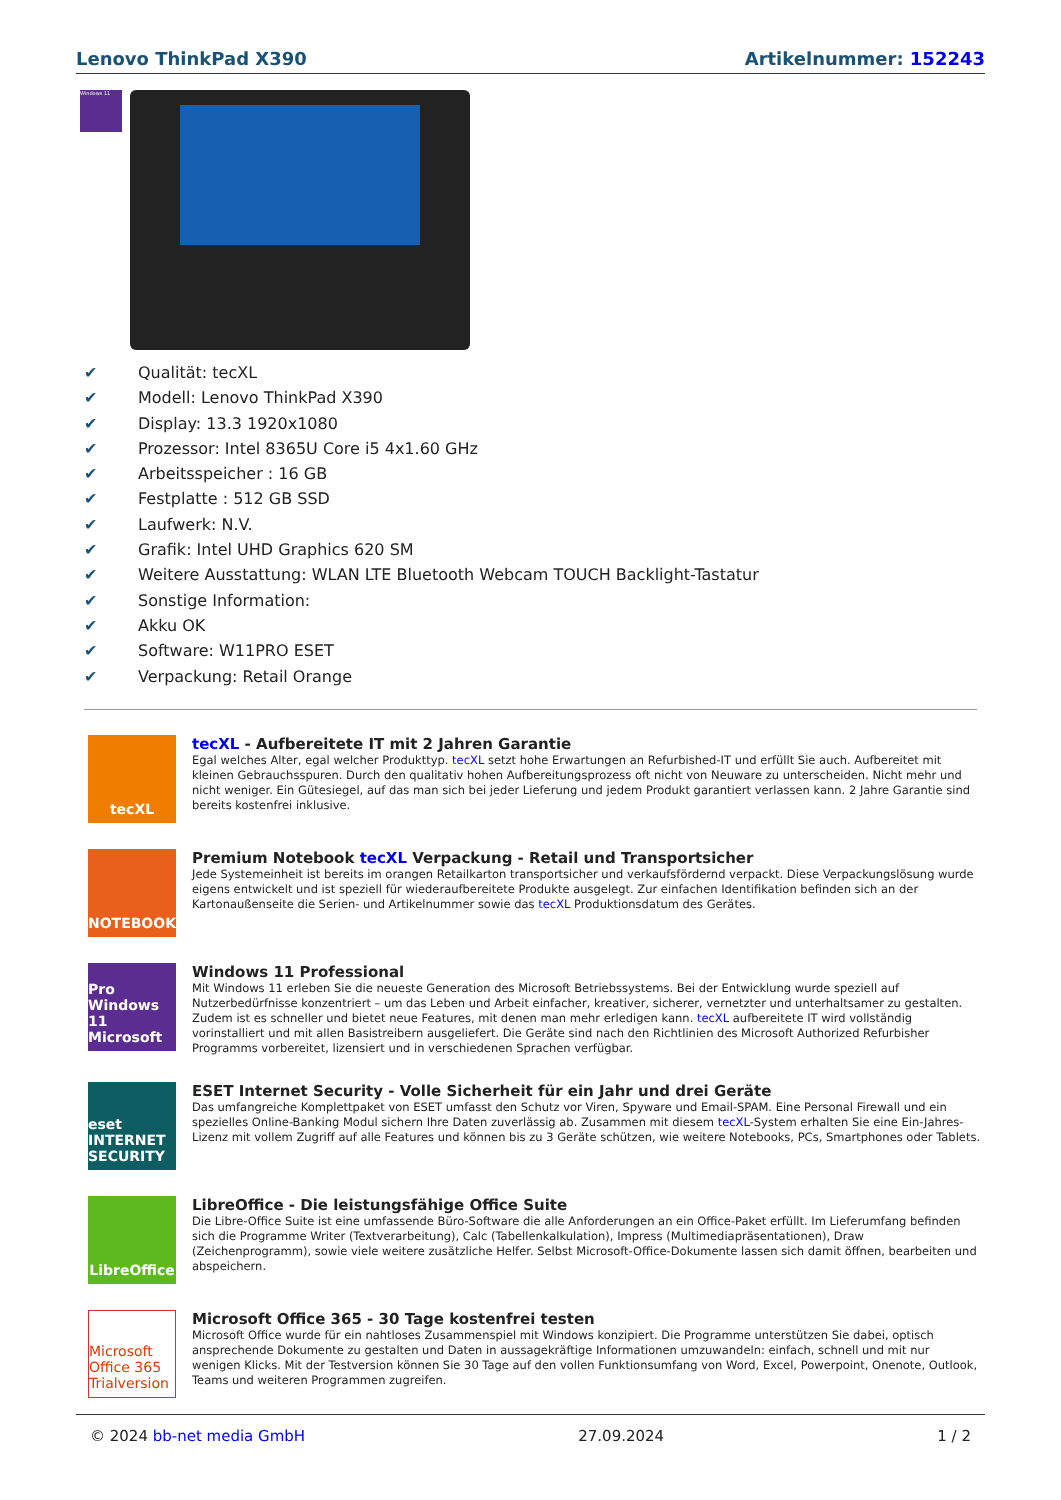Lenovo ThinkPad X390 Artikelnummer: 152243
Windows 11
✔ Qualität: tecXL
✔ Modell: Lenovo ThinkPad X390
✔ Display: 13.3 1920x1080
✔ Prozessor: Intel 8365U Core i5 4x1.60 GHz
✔ Arbeitsspeicher : 16 GB
✔ Festplatte : 512 GB SSD
✔ Laufwerk: N.V.
✔ Grafik: Intel UHD Graphics 620 SM
✔ Weitere Ausstattung: WLAN LTE Bluetooth Webcam TOUCH Backlight-Tastatur
✔ Sonstige Information:
✔ Akku OK
✔ Software: W11PRO ESET
✔ Verpackung: Retail Orange
tecXL
tecXL - Aufbereitete IT mit 2 Jahren Garantie
Egal welches Alter, egal welcher Produkttyp. tecXL setzt hohe Erwartungen an Refurbished-IT und erfüllt Sie auch. Aufbereitet mit kleinen Gebrauchsspuren. Durch den qualitativ hohen Aufbereitungsprozess oft nicht von Neuware zu unterscheiden. Nicht mehr und nicht weniger. Ein Gütesiegel, auf das man sich bei jeder Lieferung und jedem Produkt garantiert verlassen kann. 2 Jahre Garantie sind bereits kostenfrei inklusive.
NOTEBOOK
Premium Notebook tecXL Verpackung - Retail und Transportsicher
Jede Systemeinheit ist bereits im orangen Retailkarton transportsicher und verkaufsfördernd verpackt. Diese Verpackungslösung wurde eigens entwickelt und ist speziell für wiederaufbereitete Produkte ausgelegt. Zur einfachen Identifikation befinden sich an der Kartonaußenseite die Serien- und Artikelnummer sowie das tecXL Produktionsdatum des Gerätes.
Pro Windows 11 Microsoft
Windows 11 Professional
Mit Windows 11 erleben Sie die neueste Generation des Microsoft Betriebssystems. Bei der Entwicklung wurde speziell auf Nutzerbedürfnisse konzentriert – um das Leben und Arbeit einfacher, kreativer, sicherer, vernetzter und unterhaltsamer zu gestalten. Zudem ist es schneller und bietet neue Features, mit denen man mehr erledigen kann. tecXL aufbereitete IT wird vollständig vorinstalliert und mit allen Basistreibern ausgeliefert. Die Geräte sind nach den Richtlinien des Microsoft Authorized Refurbisher Programms vorbereitet, lizensiert und in verschiedenen Sprachen verfügbar.
eset INTERNET SECURITY
ESET Internet Security - Volle Sicherheit für ein Jahr und drei Geräte
Das umfangreiche Komplettpaket von ESET umfasst den Schutz vor Viren, Spyware und Email-SPAM. Eine Personal Firewall und ein spezielles Online-Banking Modul sichern Ihre Daten zuverlässig ab. Zusammen mit diesem tecXL-System erhalten Sie eine Ein-Jahres-Lizenz mit vollem Zugriff auf alle Features und können bis zu 3 Geräte schützen, wie weitere Notebooks, PCs, Smartphones oder Tablets.
LibreOffice
LibreOffice - Die leistungsfähige Office Suite
Die Libre-Office Suite ist eine umfassende Büro-Software die alle Anforderungen an ein Office-Paket erfüllt. Im Lieferumfang befinden sich die Programme Writer (Textverarbeitung), Calc (Tabellenkalkulation), Impress (Multimediapräsentationen), Draw (Zeichenprogramm), sowie viele weitere zusätzliche Helfer. Selbst Microsoft-Office-Dokumente lassen sich damit öffnen, bearbeiten und abspeichern.
Microsoft Office 365 Trialversion
Microsoft Office 365 - 30 Tage kostenfrei testen
Microsoft Office wurde für ein nahtloses Zusammenspiel mit Windows konzipiert. Die Programme unterstützen Sie dabei, optisch ansprechende Dokumente zu gestalten und Daten in aussagekräftige Informationen umzuwandeln: einfach, schnell und mit nur wenigen Klicks. Mit der Testversion können Sie 30 Tage auf den vollen Funktionsumfang von Word, Excel, Powerpoint, Onenote, Outlook, Teams und weiteren Programmen zugreifen.
© 2024 bb-net media GmbH 27.09.2024 1 / 2